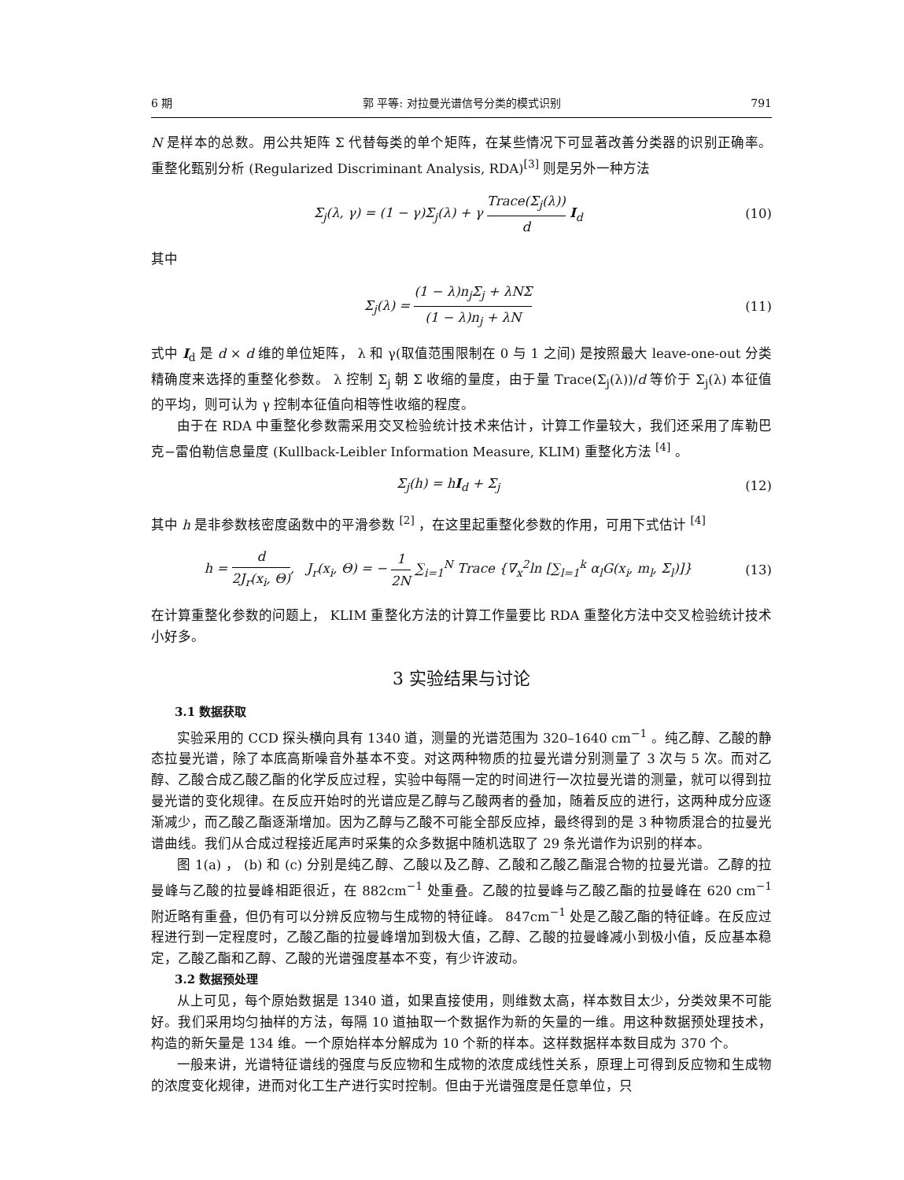6 期 郭 平等: 对拉曼光谱信号分类的模式识别 791
N 是样本的总数。用公共矩阵 Σ 代替每类的单个矩阵，在某些情况下可显著改善分类器的识别正确率。重整化甄别分析 (Regularized Discriminant Analysis, RDA)<sup>[3]</sup> 则是另外一种方法
Σ<sub>j</sub>(λ, γ) = (1 − γ)Σ<sub>j</sub>(λ) + γ Trace(Σ<sub>j</sub>(λ)) d I<sub>d</sub> (10)
其中
Σ<sub>j</sub>(λ) = (1 − λ)n<sub>j</sub>Σ<sub>j</sub> + λNΣ (1 − λ)n<sub>j</sub> + λN (11)
式中 I<sub>d</sub> 是 d × d 维的单位矩阵， λ 和 γ(取值范围限制在 0 与 1 之间) 是按照最大 leave-one-out 分类精确度来选择的重整化参数。 λ 控制 Σ<sub>j</sub> 朝 Σ 收缩的量度，由于量 Trace(Σ<sub>j</sub>(λ))/d 等价于 Σ<sub>j</sub>(λ) 本征值的平均，则可认为 γ 控制本征值向相等性收缩的程度。
由于在 RDA 中重整化参数需采用交叉检验统计技术来估计，计算工作量较大，我们还采用了库勒巴克−雷伯勒信息量度 (Kullback-Leibler Information Measure, KLIM) 重整化方法 <sup>[4]</sup> 。
Σ<sub>j</sub>(h) = hI<sub>d</sub> + Σ<sub>j</sub> (12)
其中 h 是非参数核密度函数中的平滑参数 <sup>[2]</sup> ，在这里起重整化参数的作用，可用下式估计 <sup>[4]</sup>
h = d 2J<sub>r</sub>(x<sub>i</sub>, Θ), J<sub>r</sub>(x<sub>i</sub>, Θ) = − 1 2N ∑<sub>i=1</sub><sup>N</sup> Trace {∇<sub>x</sub><sup>2</sup>ln [∑<sub>l=1</sub><sup>k</sup> α<sub>l</sub>G(x<sub>i</sub>, m<sub>l</sub>, Σ<sub>l</sub>)]} (13)
在计算重整化参数的问题上， KLIM 重整化方法的计算工作量要比 RDA 重整化方法中交叉检验统计技术小好多。
3 实验结果与讨论
3.1 数据获取
实验采用的 CCD 探头横向具有 1340 道，测量的光谱范围为 320–1640 cm<sup>−1</sup> 。纯乙醇、乙酸的静态拉曼光谱，除了本底高斯噪音外基本不变。对这两种物质的拉曼光谱分别测量了 3 次与 5 次。而对乙醇、乙酸合成乙酸乙酯的化学反应过程，实验中每隔一定的时间进行一次拉曼光谱的测量，就可以得到拉曼光谱的变化规律。在反应开始时的光谱应是乙醇与乙酸两者的叠加，随着反应的进行，这两种成分应逐渐减少，而乙酸乙酯逐渐增加。因为乙醇与乙酸不可能全部反应掉，最终得到的是 3 种物质混合的拉曼光谱曲线。我们从合成过程接近尾声时采集的众多数据中随机选取了 29 条光谱作为识别的样本。
图 1(a) ， (b) 和 (c) 分别是纯乙醇、乙酸以及乙醇、乙酸和乙酸乙酯混合物的拉曼光谱。乙醇的拉曼峰与乙酸的拉曼峰相距很近，在 882cm<sup>−1</sup> 处重叠。乙酸的拉曼峰与乙酸乙酯的拉曼峰在 620 cm<sup>−1</sup> 附近略有重叠，但仍有可以分辨反应物与生成物的特征峰。 847cm<sup>−1</sup> 处是乙酸乙酯的特征峰。在反应过程进行到一定程度时，乙酸乙酯的拉曼峰增加到极大值，乙醇、乙酸的拉曼峰减小到极小值，反应基本稳定，乙酸乙酯和乙醇、乙酸的光谱强度基本不变，有少许波动。
3.2 数据预处理
从上可见，每个原始数据是 1340 道，如果直接使用，则维数太高，样本数目太少，分类效果不可能好。我们采用均匀抽样的方法，每隔 10 道抽取一个数据作为新的矢量的一维。用这种数据预处理技术，构造的新矢量是 134 维。一个原始样本分解成为 10 个新的样本。这样数据样本数目成为 370 个。
一般来讲，光谱特征谱线的强度与反应物和生成物的浓度成线性关系，原理上可得到反应物和生成物的浓度变化规律，进而对化工生产进行实时控制。但由于光谱强度是任意单位，只